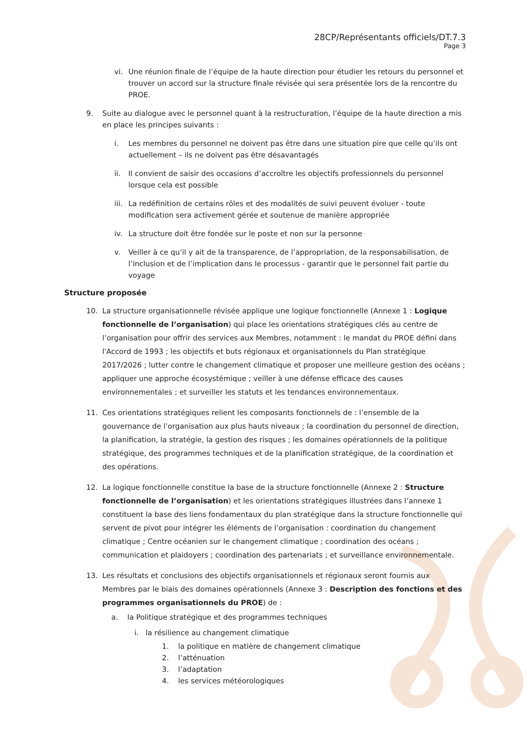28CP/Représentants officiels/DT.7.3
Page 3
vi. Une réunion finale de l’équipe de la haute direction pour étudier les retours du personnel et trouver un accord sur la structure finale révisée qui sera présentée lors de la rencontre du PROE.
9. Suite au dialogue avec le personnel quant à la restructuration, l’équipe de la haute direction a mis en place les principes suivants :
i. Les membres du personnel ne doivent pas être dans une situation pire que celle qu’ils ont actuellement – ils ne doivent pas être désavantagés
ii. Il convient de saisir des occasions d’accroître les objectifs professionnels du personnel lorsque cela est possible
iii. La redéfinition de certains rôles et des modalités de suivi peuvent évoluer - toute modification sera activement gérée et soutenue de manière appropriée
iv. La structure doit être fondée sur le poste et non sur la personne
v. Veiller à ce qu’il y ait de la transparence, de l’appropriation, de la responsabilisation, de l’inclusion et de l’implication dans le processus - garantir que le personnel fait partie du voyage
Structure proposée
10. La structure organisationnelle révisée applique une logique fonctionnelle (Annexe 1 : Logique fonctionnelle de l’organisation) qui place les orientations stratégiques clés au centre de l’organisation pour offrir des services aux Membres, notamment : le mandat du PROE défini dans l'Accord de 1993 ; les objectifs et buts régionaux et organisationnels du Plan stratégique 2017/2026 ; lutter contre le changement climatique et proposer une meilleure gestion des océans ; appliquer une approche écosystémique ; veiller à une défense efficace des causes environnementales ; et surveiller les statuts et les tendances environnementaux.
11. Ces orientations stratégiques relient les composants fonctionnels de : l’ensemble de la gouvernance de l’organisation aux plus hauts niveaux ; la coordination du personnel de direction, la planification, la stratégie, la gestion des risques ; les domaines opérationnels de la politique stratégique, des programmes techniques et de la planification stratégique, de la coordination et des opérations.
12. La logique fonctionnelle constitue la base de la structure fonctionnelle (Annexe 2 : Structure fonctionnelle de l’organisation) et les orientations stratégiques illustrées dans l’annexe 1 constituent la base des liens fondamentaux du plan stratégique dans la structure fonctionnelle qui servent de pivot pour intégrer les éléments de l’organisation : coordination du changement climatique ; Centre océanien sur le changement climatique ; coordination des océans ; communication et plaidoyers ; coordination des partenariats ; et surveillance environnementale.
13. Les résultats et conclusions des objectifs organisationnels et régionaux seront fournis aux Membres par le biais des domaines opérationnels (Annexe 3 : Description des fonctions et des programmes organisationnels du PROE) de :
a. la Politique stratégique et des programmes techniques
i. la résilience au changement climatique
1. la politique en matière de changement climatique
2. l’atténuation
3. l’adaptation
4. les services météorologiques